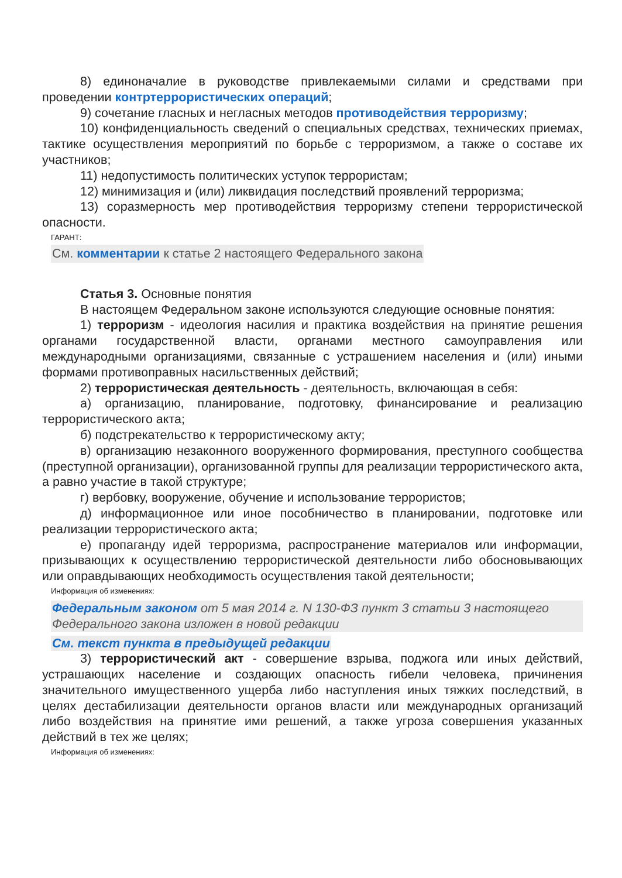8) единоначалие в руководстве привлекаемыми силами и средствами при проведении контртеррористических операций;
9) сочетание гласных и негласных методов противодействия терроризму;
10) конфиденциальность сведений о специальных средствах, технических приемах, тактике осуществления мероприятий по борьбе с терроризмом, а также о составе их участников;
11) недопустимость политических уступок террористам;
12) минимизация и (или) ликвидация последствий проявлений терроризма;
13) соразмерность мер противодействия терроризму степени террористической опасности.
ГАРАНТ:
См. комментарии к статье 2 настоящего Федерального закона
Статья 3. Основные понятия
В настоящем Федеральном законе используются следующие основные понятия:
1) терроризм - идеология насилия и практика воздействия на принятие решения органами государственной власти, органами местного самоуправления или международными организациями, связанные с устрашением населения и (или) иными формами противоправных насильственных действий;
2) террористическая деятельность - деятельность, включающая в себя:
а) организацию, планирование, подготовку, финансирование и реализацию террористического акта;
б) подстрекательство к террористическому акту;
в) организацию незаконного вооруженного формирования, преступного сообщества (преступной организации), организованной группы для реализации террористического акта, а равно участие в такой структуре;
г) вербовку, вооружение, обучение и использование террористов;
д) информационное или иное пособничество в планировании, подготовке или реализации террористического акта;
е) пропаганду идей терроризма, распространение материалов или информации, призывающих к осуществлению террористической деятельности либо обосновывающих или оправдывающих необходимость осуществления такой деятельности;
Информация об изменениях:
Федеральным законом от 5 мая 2014 г. N 130-ФЗ пункт 3 статьи 3 настоящего Федерального закона изложен в новой редакции
См. текст пункта в предыдущей редакции
3) террористический акт - совершение взрыва, поджога или иных действий, устрашающих население и создающих опасность гибели человека, причинения значительного имущественного ущерба либо наступления иных тяжких последствий, в целях дестабилизации деятельности органов власти или международных организаций либо воздействия на принятие ими решений, а также угроза совершения указанных действий в тех же целях;
Информация об изменениях: